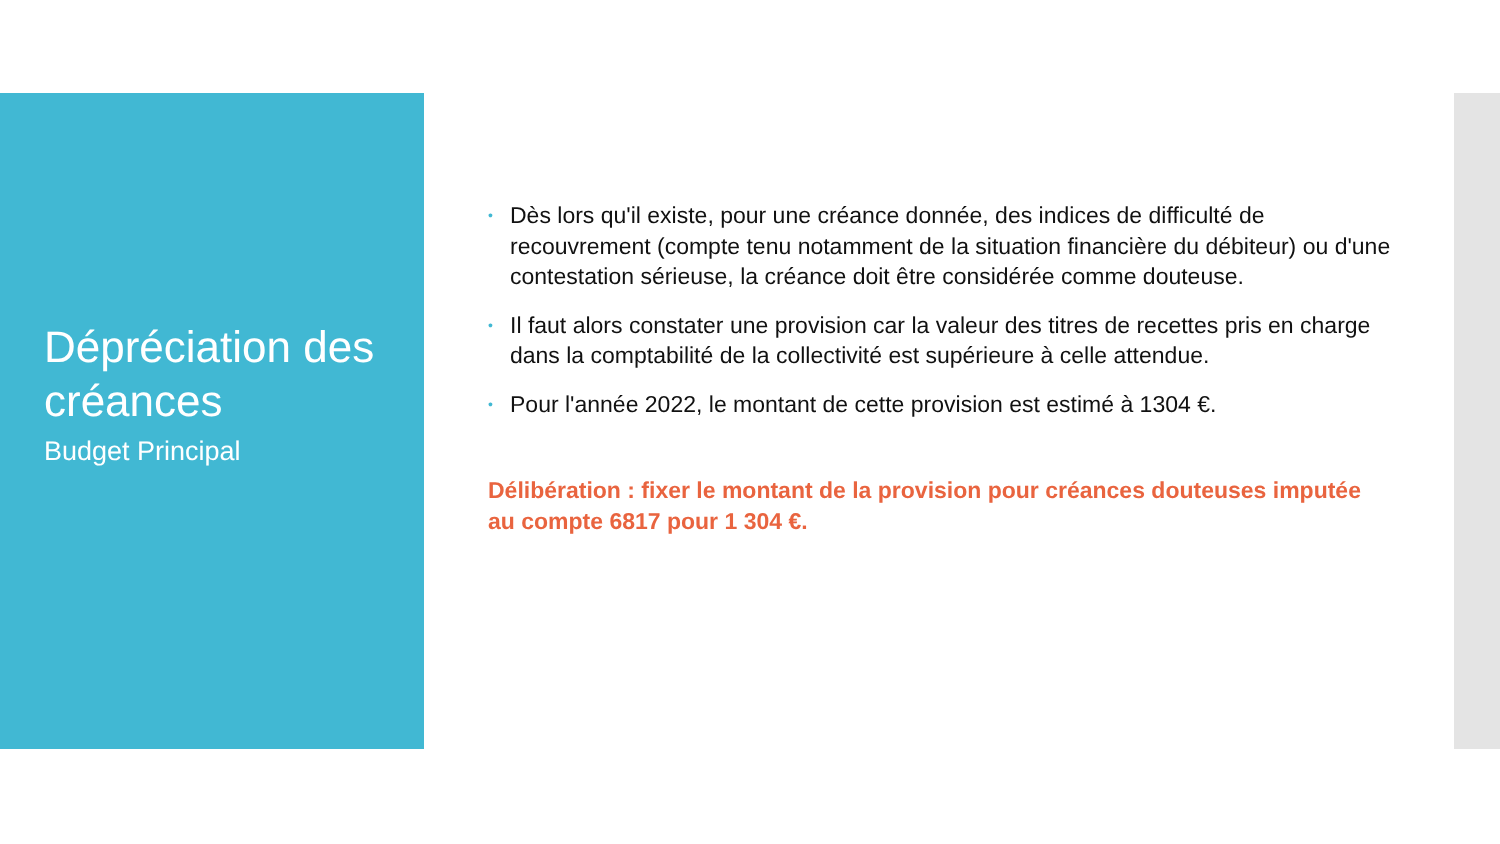Dépréciation des créances
Budget Principal
• Dès lors qu'il existe, pour une créance donnée, des indices de difficulté de recouvrement (compte tenu notamment de la situation financière du débiteur) ou d'une contestation sérieuse, la créance doit être considérée comme douteuse.
• Il faut alors constater une provision car la valeur des titres de recettes pris en charge dans la comptabilité de la collectivité est supérieure à celle attendue.
• Pour l'année 2022, le montant de cette provision est estimé à 1304 €.
Délibération : fixer le montant de la provision pour créances douteuses imputée au compte 6817 pour 1 304 €.